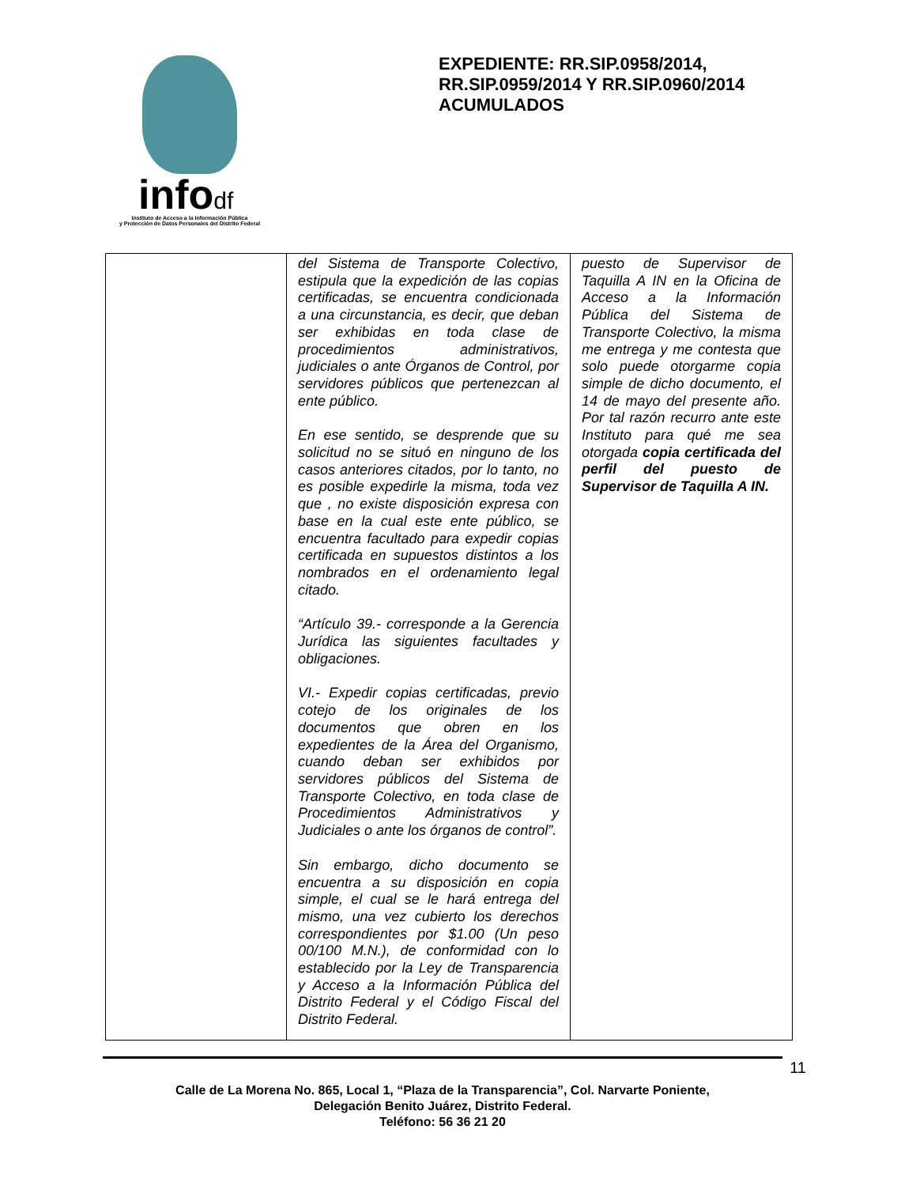infodf
Instituto de Acceso a la Información Pública
y Protección de Datos Personales del Distrito Federal
EXPEDIENTE: RR.SIP.0958/2014, RR.SIP.0959/2014 Y RR.SIP.0960/2014 ACUMULADOS
| | del Sistema de Transporte Colectivo, estipula que la expedición de las copias certificadas, se encuentra condicionada a una circunstancia, es decir, que deban ser exhibidas en toda clase de procedimientos administrativos, judiciales o ante Órganos de Control, por servidores públicos que pertenezcan al ente público. En ese sentido, se desprende que su solicitud no se situó en ninguno de los casos anteriores citados, por lo tanto, no es posible expedirle la misma, toda vez que , no existe disposición expresa con base en la cual este ente público, se encuentra facultado para expedir copias certificada en supuestos distintos a los nombrados en el ordenamiento legal citado. “Artículo 39.- corresponde a la Gerencia Jurídica las siguientes facultades y obligaciones. VI.- Expedir copias certificadas, previo cotejo de los originales de los documentos que obren en los expedientes de la Área del Organismo, cuando deban ser exhibidos por servidores públicos del Sistema de Transporte Colectivo, en toda clase de Procedimientos Administrativos y Judiciales o ante los órganos de control”. Sin embargo, dicho documento se encuentra a su disposición en copia simple, el cual se le hará entrega del mismo, una vez cubierto los derechos correspondientes por $1.00 (Un peso 00/100 M.N.), de conformidad con lo establecido por la Ley de Transparencia y Acceso a la Información Pública del Distrito Federal y el Código Fiscal del Distrito Federal. | puesto de Supervisor de Taquilla A IN en la Oficina de Acceso a la Información Pública del Sistema de Transporte Colectivo, la misma me entrega y me contesta que solo puede otorgarme copia simple de dicho documento, el 14 de mayo del presente año. Por tal razón recurro ante este Instituto para qué me sea otorgada copia certificada del perfil del puesto de Supervisor de Taquilla A IN. |
11
Calle de La Morena No. 865, Local 1, “Plaza de la Transparencia”, Col. Narvarte Poniente,
Delegación Benito Juárez, Distrito Federal.
Teléfono: 56 36 21 20